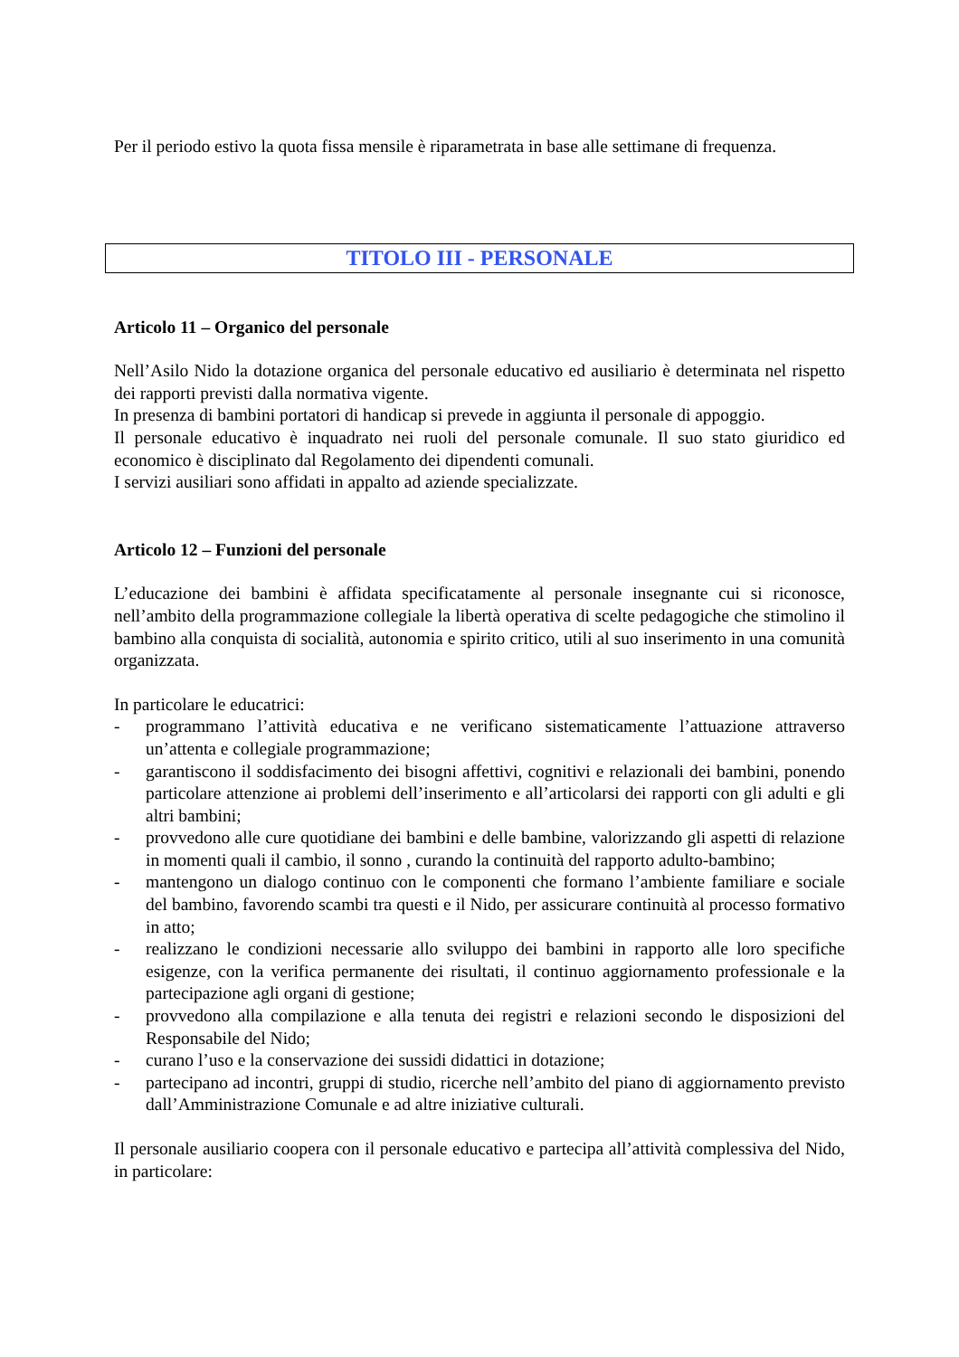Per il periodo estivo la quota fissa mensile è riparametrata in base alle settimane di frequenza.
TITOLO III - PERSONALE
Articolo 11 – Organico del personale
Nell’Asilo Nido la dotazione organica del personale educativo ed ausiliario è determinata nel rispetto dei rapporti previsti dalla normativa vigente.
In presenza di bambini portatori di handicap si prevede in aggiunta il personale di appoggio.
Il personale educativo è inquadrato nei ruoli del personale comunale. Il suo stato giuridico ed economico è disciplinato dal Regolamento dei dipendenti comunali.
I servizi ausiliari sono affidati in appalto ad aziende specializzate.
Articolo 12 – Funzioni del personale
L’educazione dei bambini è affidata specificatamente al personale insegnante cui si riconosce, nell’ambito della programmazione collegiale la libertà operativa di scelte pedagogiche che stimolino il bambino alla conquista di socialità, autonomia e spirito critico, utili al suo inserimento in una comunità organizzata.
In particolare le educatrici:
- programmano l’attività educativa e ne verificano sistematicamente l’attuazione attraverso un’attenta e collegiale programmazione;
- garantiscono il soddisfacimento dei bisogni affettivi, cognitivi e relazionali dei bambini, ponendo particolare attenzione ai problemi dell’inserimento e all’articolarsi dei rapporti con gli adulti e gli altri bambini;
- provvedono alle cure quotidiane dei bambini e delle bambine, valorizzando gli aspetti di relazione in momenti quali il cambio, il sonno , curando la continuità del rapporto adulto-bambino;
- mantengono un dialogo continuo con le componenti che formano l’ambiente familiare e sociale del bambino, favorendo scambi tra questi e il Nido, per assicurare continuità al processo formativo in atto;
- realizzano le condizioni necessarie allo sviluppo dei bambini in rapporto alle loro specifiche esigenze, con la verifica permanente dei risultati, il continuo aggiornamento professionale e la partecipazione agli organi di gestione;
- provvedono alla compilazione e alla tenuta dei registri e relazioni secondo le disposizioni del Responsabile del Nido;
- curano l’uso e la conservazione dei sussidi didattici in dotazione;
- partecipano ad incontri, gruppi di studio, ricerche nell’ambito del piano di aggiornamento previsto dall’Amministrazione Comunale e ad altre iniziative culturali.
Il personale ausiliario coopera con il personale educativo e partecipa all’attività complessiva del Nido, in particolare: